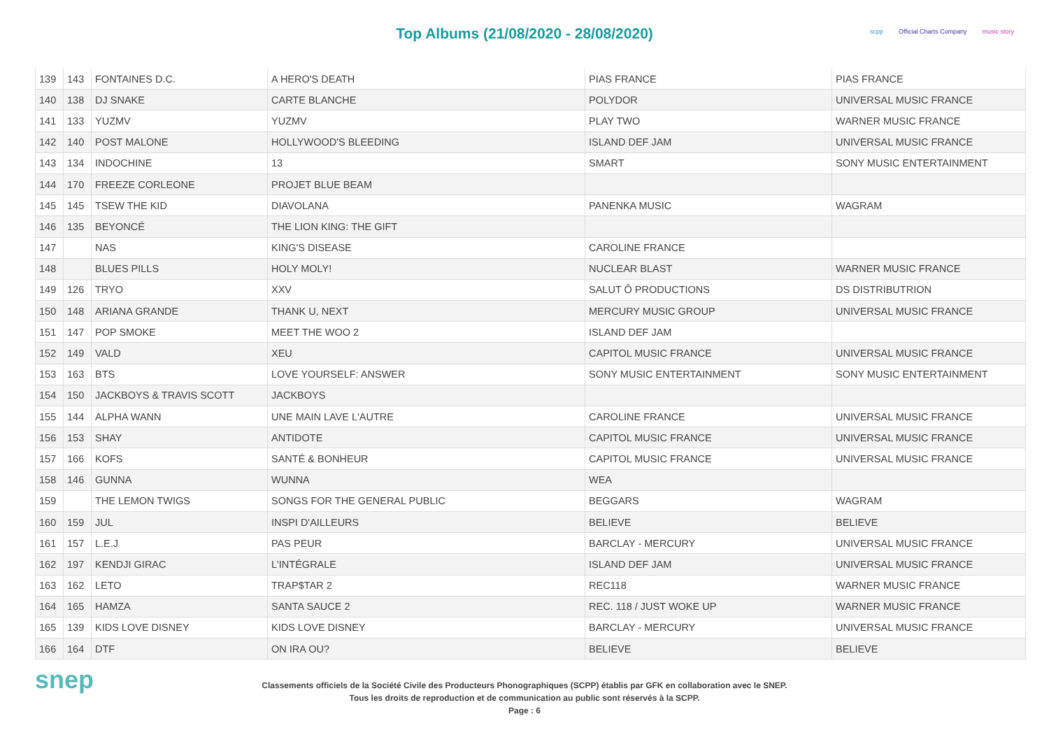Top Albums (21/08/2020 - 28/08/2020)
scpp Official Charts Company music story
| 139 | 143 | FONTAINES D.C. | A HERO'S DEATH | PIAS FRANCE | PIAS FRANCE |
| 140 | 138 | DJ SNAKE | CARTE BLANCHE | POLYDOR | UNIVERSAL MUSIC FRANCE |
| 141 | 133 | YUZMV | YUZMV | PLAY TWO | WARNER MUSIC FRANCE |
| 142 | 140 | POST MALONE | HOLLYWOOD'S BLEEDING | ISLAND DEF JAM | UNIVERSAL MUSIC FRANCE |
| 143 | 134 | INDOCHINE | 13 | SMART | SONY MUSIC ENTERTAINMENT |
| 144 | 170 | FREEZE CORLEONE | PROJET BLUE BEAM | | |
| 145 | 145 | TSEW THE KID | DIAVOLANA | PANENKA MUSIC | WAGRAM |
| 146 | 135 | BEYONCÉ | THE LION KING: THE GIFT | | |
| 147 | | NAS | KING'S DISEASE | CAROLINE FRANCE | |
| 148 | | BLUES PILLS | HOLY MOLY! | NUCLEAR BLAST | WARNER MUSIC FRANCE |
| 149 | 126 | TRYO | XXV | SALUT Ô PRODUCTIONS | DS DISTRIBUTRION |
| 150 | 148 | ARIANA GRANDE | THANK U, NEXT | MERCURY MUSIC GROUP | UNIVERSAL MUSIC FRANCE |
| 151 | 147 | POP SMOKE | MEET THE WOO 2 | ISLAND DEF JAM | |
| 152 | 149 | VALD | XEU | CAPITOL MUSIC FRANCE | UNIVERSAL MUSIC FRANCE |
| 153 | 163 | BTS | LOVE YOURSELF: ANSWER | SONY MUSIC ENTERTAINMENT | SONY MUSIC ENTERTAINMENT |
| 154 | 150 | JACKBOYS & TRAVIS SCOTT | JACKBOYS | | |
| 155 | 144 | ALPHA WANN | UNE MAIN LAVE L'AUTRE | CAROLINE FRANCE | UNIVERSAL MUSIC FRANCE |
| 156 | 153 | SHAY | ANTIDOTE | CAPITOL MUSIC FRANCE | UNIVERSAL MUSIC FRANCE |
| 157 | 166 | KOFS | SANTÉ & BONHEUR | CAPITOL MUSIC FRANCE | UNIVERSAL MUSIC FRANCE |
| 158 | 146 | GUNNA | WUNNA | WEA | |
| 159 | | THE LEMON TWIGS | SONGS FOR THE GENERAL PUBLIC | BEGGARS | WAGRAM |
| 160 | 159 | JUL | INSPI D'AILLEURS | BELIEVE | BELIEVE |
| 161 | 157 | L.E.J | PAS PEUR | BARCLAY - MERCURY | UNIVERSAL MUSIC FRANCE |
| 162 | 197 | KENDJI GIRAC | L'INTÉGRALE | ISLAND DEF JAM | UNIVERSAL MUSIC FRANCE |
| 163 | 162 | LETO | TRAP$TAR 2 | REC118 | WARNER MUSIC FRANCE |
| 164 | 165 | HAMZA | SANTA SAUCE 2 | REC. 118 / JUST WOKE UP | WARNER MUSIC FRANCE |
| 165 | 139 | KIDS LOVE DISNEY | KIDS LOVE DISNEY | BARCLAY - MERCURY | UNIVERSAL MUSIC FRANCE |
| 166 | 164 | DTF | ON IRA OU? | BELIEVE | BELIEVE |
snep
Classements officiels de la Société Civile des Producteurs Phonographiques (SCPP) établis par GFK en collaboration avec le SNEP.
Tous les droits de reproduction et de communication au public sont réservés à la SCPP.
Page : 6